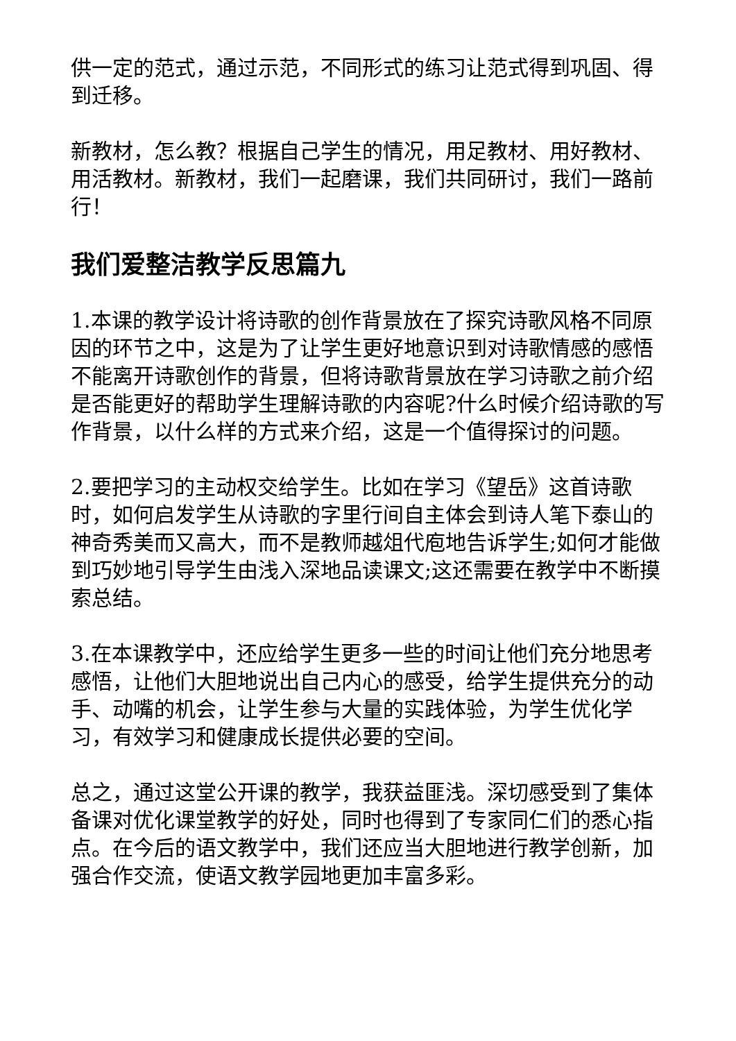供一定的范式，通过示范，不同形式的练习让范式得到巩固、得到迁移。
新教材，怎么教？根据自己学生的情况，用足教材、用好教材、用活教材。新教材，我们一起磨课，我们共同研讨，我们一路前行！
我们爱整洁教学反思篇九
1.本课的教学设计将诗歌的创作背景放在了探究诗歌风格不同原因的环节之中，这是为了让学生更好地意识到对诗歌情感的感悟不能离开诗歌创作的背景，但将诗歌背景放在学习诗歌之前介绍是否能更好的帮助学生理解诗歌的内容呢?什么时候介绍诗歌的写作背景，以什么样的方式来介绍，这是一个值得探讨的问题。
2.要把学习的主动权交给学生。比如在学习《望岳》这首诗歌时，如何启发学生从诗歌的字里行间自主体会到诗人笔下泰山的神奇秀美而又高大，而不是教师越俎代庖地告诉学生;如何才能做到巧妙地引导学生由浅入深地品读课文;这还需要在教学中不断摸索总结。
3.在本课教学中，还应给学生更多一些的时间让他们充分地思考感悟，让他们大胆地说出自己内心的感受，给学生提供充分的动手、动嘴的机会，让学生参与大量的实践体验，为学生优化学习，有效学习和健康成长提供必要的空间。
总之，通过这堂公开课的教学，我获益匪浅。深切感受到了集体备课对优化课堂教学的好处，同时也得到了专家同仁们的悉心指点。在今后的语文教学中，我们还应当大胆地进行教学创新，加强合作交流，使语文教学园地更加丰富多彩。